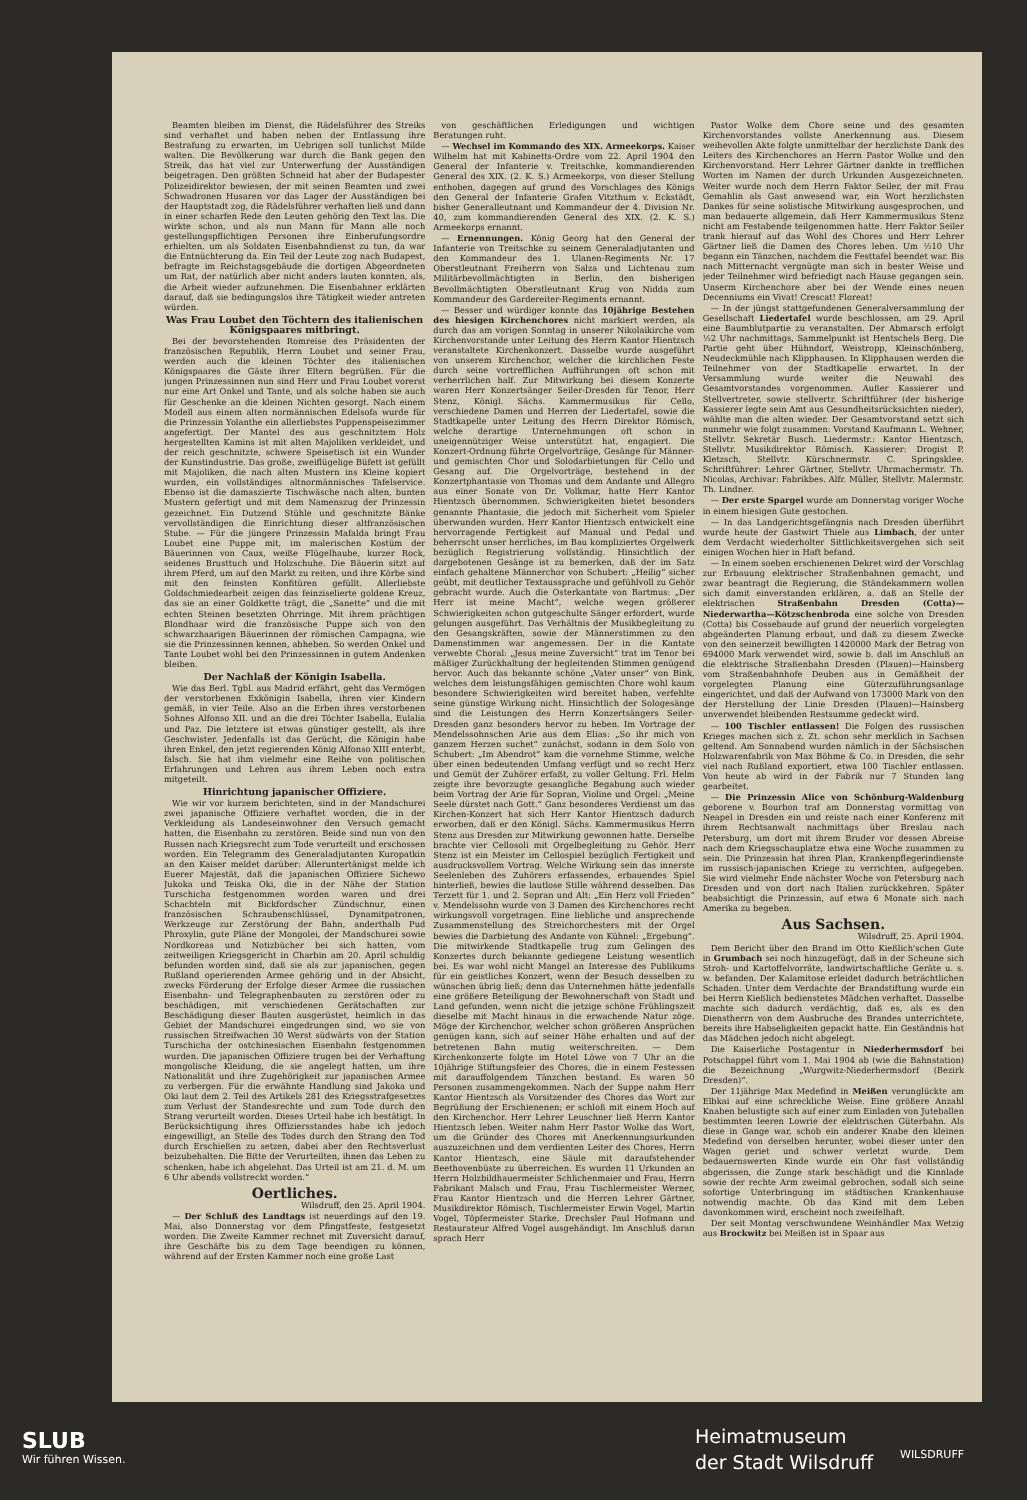Beamten bleiben im Dienst, die Rädelsführer des Streiks sind verhaftet und haben neben der Entlassung ihre Bestrafung zu erwarten, im Uebrigen soll tunlichst Milde walten. Die Bevölkerung war durch die Bank gegen den Streik, das hat viel zur Unterwerfung der Ausständigen beigetragen. Den größten Schneid hat aber der Budapester Polizeidirektor bewiesen, der mit seinen Beamten und zwei Schwadronen Husaren vor das Lager der Ausständigen bei der Hauptstadt zog, die Rädelsführer verhaften ließ und dann in einer scharfen Rede den Leuten gehörig den Text las. Die wirkte schon, und als nun Mann für Mann alle noch gestellungspflichtigen Personen ihre Einberufungsordre erhielten, um als Soldaten Eisenbahndienst zu tun, da war die Entnüchterung da. Ein Teil der Leute zog nach Budapest, befragte im Reichstagsgebäude die dortigen Abgeordneten um Rat, der natürlich aber nicht anders lauten konnten, als, die Arbeit wieder aufzunehmen. Die Eisenbahner erklärten darauf, daß sie bedingungslos ihre Tätigkeit wieder antreten würden.
Was Frau Loubet den Töchtern des italienischen Königspaares mitbringt.
Bei der bevorstehenden Romreise des Präsidenten der französischen Republik, Herrn Loubet und seiner Frau, werden auch die kleinen Töchter des italienischen Königspaares die Gäste ihrer Eltern begrüßen. Für die jungen Prinzessinnen nun sind Herr und Frau Loubet vorerst nur eine Art Onkel und Tante, und als solche haben sie auch für Geschenke an die kleinen Nichten gesorgt. Nach einem Modell aus einem alten normännischen Edelsofa wurde für die Prinzessin Yolanthe ein allerliebstes Puppenspeisezimmer angefertigt. Der Mantel des aus geschnitztem Holz hergestellten Kamins ist mit alten Majoliken verkleidet, und der reich geschnitzte, schwere Speisetisch ist ein Wunder der Kunstindustrie. Das große, zweiflügelige Büfett ist gefüllt mit Majoliken, die nach alten Mustern ins Kleine kopiert wurden, ein vollständiges altnormännisches Tafelservice. Ebenso ist die damaszierte Tischwäsche nach alten, bunten Mustern gefertigt und mit dem Namenszug der Prinzessin gezeichnet. Ein Dutzend Stühle und geschnitzte Bänke vervollständigen die Einrichtung dieser altfranzösischen Stube. — Für die jüngere Prinzessin Mafalda bringt Frau Loubet eine Puppe mit, im malerischen Kostüm der Bäuerinnen von Caux, weiße Flügelhaube, kurzer Rock, seidenes Brusttuch und Holzschuhe. Die Bäuerin sitzt auf ihrem Pferd, um auf den Markt zu reiten, und ihre Körbe sind mit den feinsten Konfitüren gefüllt. Allerliebste Goldschmiedearbeit zeigen das feinziselierte goldene Kreuz, das sie an einer Goldkette trägt, die „Sanette“ und die mit echten Steinen besetzten Ohrringe. Mit ihrem prächtigen Blondhaar wird die französische Puppe sich von den schwarzhaarigen Bäuerinnen der römischen Campagna, wie sie die Prinzessinnen kennen, abheben. So werden Onkel und Tante Loubet wohl bei den Prinzessinnen in gutem Andenken bleiben.
Der Nachlaß der Königin Isabella.
Wie das Berl. Tgbl. aus Madrid erfährt, geht das Vermögen der verstorbenen Exkönigin Isabella, ihren vier Kindern gemäß, in vier Teile. Also an die Erben ihres verstorbenen Sohnes Alfonso XII. und an die drei Töchter Isabella, Eulalia und Paz. Die letztere ist etwas günstiger gestellt, als ihre Geschwister. Jedenfalls ist das Gerücht, die Königin habe ihren Enkel, den jetzt regierenden König Alfonso XIII enterbt, falsch. Sie hat ihm vielmehr eine Reihe von politischen Erfahrungen und Lehren aus ihrem Leben noch extra mitgeteilt.
Hinrichtung japanischer Offiziere.
Wie wir vor kurzem berichteten, sind in der Mandschurei zwei japanische Offiziere verhaftet worden, die in der Verkleidung als Landeseinwohner den Versuch gemacht hatten, die Eisenbahn zu zerstören. Beide sind nun von den Russen nach Kriegsrecht zum Tode verurteilt und erschossen worden. Ein Telegramm des Generaladjutanten Kuropatkin an den Kaiser meldet darüber: Alleruntertänigst melde ich Euerer Majestät, daß die japanischen Offiziere Sichewo Jukoka und Teiska Oki, die in der Nähe der Station Turschicha festgenommen worden waren und drei Schachteln mit Bickfordscher Zündschnur, einen französischen Schraubenschlüssel, Dynamitpatronen, Werkzeuge zur Zerstörung der Bahn, anderthalb Pud Phroxylin, gute Pläne der Mongolei, der Mandschurei sowie Nordkoreas und Notizbücher bei sich hatten, vom zeitweiligen Kriegsgericht in Charbin am 20. April schuldig befunden worden sind, daß sie als zur japanischen, gegen Rußland operierenden Armee gehörig und in der Absicht, zwecks Förderung der Erfolge dieser Armee die russischen Eisenbahn- und Telegraphenbauten zu zerstören oder zu beschädigen, mit verschiedenen Gerätschaften zur Beschädigung dieser Bauten ausgerüstet, heimlich in das Gebiet der Mandschurei eingedrungen sind, wo sie von russischen Streifwachen 30 Werst südwärts von der Station Turschicha der ostchinesischen Eisenbahn festgenommen wurden. Die japanischen Offiziere trugen bei der Verhaftung mongolische Kleidung, die sie angelegt hatten, um ihre Nationalität und ihre Zugehörigkeit zur japanischen Armee zu verbergen. Für die erwähnte Handlung sind Jakoka und Oki laut dem 2. Teil des Artikels 281 des Kriegsstrafgesetzes zum Verlust der Standesrechte und zum Tode durch den Strang verurteilt worden. Dieses Urteil habe ich bestätigt. In Berücksichtigung ihres Offiziersstandes habe ich jedoch eingewilligt, an Stelle des Todes durch den Strang den Tod durch Erschießen zu setzen, dabei aber den Rechtsverlust beizubehalten. Die Bitte der Verurteilten, ihnen das Leben zu schenken, habe ich abgelehnt. Das Urteil ist am 21. d. M. um 6 Uhr abends vollstreckt worden.“
Oertliches.
Wilsdruff, den 25. April 1904.
— Der Schluß des Landtags ist neuerdings auf den 19. Mai, also Donnerstag vor dem Pfingstfeste, festgesetzt worden. Die Zweite Kammer rechnet mit Zuversicht darauf, ihre Geschäfte bis zu dem Tage beendigen zu können, während auf der Ersten Kammer noch eine große Last
von geschäftlichen Erledigungen und wichtigen Beratungen ruht.
— Wechsel im Kommando des XIX. Armeekorps. Kaiser Wilhelm hat mit Kabinetts-Ordre vom 22. April 1904 den General der Infanterie v. Treitschke, kommandierenden General des XIX. (2. K. S.) Armeekorps, von dieser Stellung enthoben, dagegen auf grund des Vorschlages des Königs den General der Infanterie Grafen Vitzthum v. Eckstädt, bisher Generalleutnant und Kommandeur der 4. Division Nr. 40, zum kommandierenden General des XIX. (2. K. S.) Armeekorps ernannt.
— Ernennungen. König Georg hat den General der Infanterie von Treitschke zu seinem Generaladjutanten und den Kommandeur des 1. Ulanen-Regiments Nr. 17 Oberstleutnant Freiherrn von Salza und Lichtenau zum Militärbevollmächtigten in Berlin, den bisherigen Bevollmächtigten Oberstleutnant Krug von Nidda zum Kommandeur des Gardereiter-Regiments ernannt.
— Besser und würdiger konnte das 10jährige Bestehen des hiesigen Kirchenchores nicht markiert werden, als durch das am vorigen Sonntag in unserer Nikolaikirche vom Kirchenvorstande unter Leitung des Herrn Kantor Hientzsch veranstaltete Kirchenkonzert. Dasselbe wurde ausgeführt von unserem Kirchenchor, welcher die kirchlichen Feste durch seine vortrefflichen Aufführungen oft schon mit verherrlichen half. Zur Mitwirkung bei diesem Konzerte waren Herr Konzertsänger Seiler-Dresden für Tenor, Herr Stenz, Königl. Sächs. Kammermusikus für Cello, verschiedene Damen und Herren der Liedertafel, sowie die Stadtkapelle unter Leitung des Herrn Direktor Römisch, welche derartige Unternehmungen oft schon in uneigennütziger Weise unterstützt hat, engagiert. Die Konzert-Ordnung führte Orgelvorträge, Gesänge für Männer- und gemischten Chor und Solodarbietungen für Cello und Gesang auf. Die Orgelvorträge, bestehend in der Konzertphantasie von Thomas und dem Andante und Allegro aus einer Sonate von Dr. Volkmar, hatte Herr Kantor Hientzsch übernommen. Schwierigkeiten bietet besonders genannte Phantasie, die jedoch mit Sicherheit vom Spieler überwunden wurden. Herr Kantor Hientzsch entwickelt eine hervorragende Fertigkeit auf Manual und Pedal und beherrscht unser herrliches, im Bau kompliziertes Orgelwerk bezüglich Registrierung vollständig. Hinsichtlich der dargebotenen Gesänge ist zu bemerken, daß der im Satz einfach gehaltene Männerchor von Schubert: „Heilig“ sicher geübt, mit deutlicher Textaussprache und gefühlvoll zu Gehör gebracht wurde. Auch die Osterkantate von Bartmus: „Der Herr ist meine Macht“, welche wegen größerer Schwierigkeiten schon gutgeschulte Sänger erfordert, wurde gelungen ausgeführt. Das Verhältnis der Musikbegleitung zu den Gesangskräften, sowie der Männerstimmen zu den Damenstimmen war angemessen. Der in die Kantate verwebte Choral: „Jesus meine Zuversicht“ trat im Tenor bei mäßiger Zurückhaltung der begleitenden Stimmen genügend hervor. Auch das bekannte schöne „Vater unser“ von Bink, welches dem leistungsfähigen gemischten Chore wohl kaum besondere Schwierigkeiten wird bereitet haben, verfehlte seine günstige Wirkung nicht. Hinsichtlich der Sologesänge sind die Leistungen des Herrn Konzertsängers Seiler-Dresden ganz besonders hervor zu heben. Im Vortrage der Mendelssohnschen Arie aus dem Elias: „So ihr mich von ganzem Herzen suchet“ zunächst, sodann in dem Solo von Schubert: „Im Abendrot“ kam die vornehme Stimme, welche über einen bedeutenden Umfang verfügt und so recht Herz und Gemüt der Zuhörer erfaßt, zu voller Geltung. Frl. Helm zeigte ihre bevorzugte gesangliche Begabung auch wieder beim Vortrag der Arie für Sopran, Violine und Orgel: „Meine Seele dürstet nach Gott.“ Ganz besonderes Verdienst um das Kirchen-Konzert hat sich Herr Kantor Hientzsch dadurch erworben, daß er den Königl. Sächs. Kammermusikus Herrn Stenz aus Dresden zur Mitwirkung gewonnen hatte. Derselbe brachte vier Cellosoli mit Orgelbegleitung zu Gehör. Herr Stenz ist ein Meister im Cellospiel bezüglich Fertigkeit und ausdrucksvollem Vortrag. Welche Wirkung sein das innerste Seelenleben des Zuhörers erfassendes, erbauendes Spiel hinterließ, bewies die lautlose Stille während desselben. Das Terzett für 1. und 2. Sopran und Alt: „Ein Herz voll Frieden“ v. Mendelssohn wurde von 3 Damen des Kirchenchores recht wirkungsvoll vorgetragen. Eine liebliche und ansprechende Zusammenstellung des Streichorchesters mit der Orgel bewies die Darbietung des Andante von Kühnel: „Ergebung“. Die mitwirkende Stadtkapelle trug zum Gelingen des Konzertes durch bekannte gediegene Leistung wesentlich bei. Es war wohl nicht Mangel an Interesse des Publikums für ein geistliches Konzert, wenn der Besuch desselben zu wünschen übrig ließ; denn das Unternehmen hätte jedenfalls eine größere Beteiligung der Bewohnerschaft von Stadt und Land gefunden, wenn nicht die jetzige schöne Frühlingszeit dieselbe mit Macht hinaus in die erwachende Natur zöge. Möge der Kirchenchor, welcher schon größeren Ansprüchen genügen kann, sich auf seiner Höhe erhalten und auf der betretenen Bahn mutig weiterschreiten. — Dem Kirchenkonzerte folgte im Hotel Löwe von 7 Uhr an die 10jährige Stiftungsfeier des Chores, die in einem Festessen mit darauffolgendem Tänzchen bestand. Es waren 50 Personen zusammengekommen. Nach der Suppe nahm Herr Kantor Hientzsch als Vorsitzender des Chores das Wort zur Begrüßung der Erschienenen; er schloß mit einem Hoch auf den Kirchenchor. Herr Lehrer Leuschner ließ Herrn Kantor Hientzsch leben. Weiter nahm Herr Pastor Wolke das Wort, um die Gründer des Chores mit Anerkennungsurkunden auszuzeichnen und dem verdienten Leiter des Chores, Herrn Kantor Hientzsch, eine Säule mit daraufstehender Beethovenbüste zu überreichen. Es wurden 11 Urkunden an Herrn Holzbildhauermeister Schlichenmaier und Frau, Herrn Fabrikant Malsch und Frau, Frau Tischlermeister Werner, Frau Kantor Hientzsch und die Herren Lehrer Gärtner, Musikdirektor Römisch, Tischlermeister Erwin Vogel, Martin Vogel, Töpfermeister Starke, Drechsler Paul Hofmann und Restaurateur Alfred Vogel ausgehändigt. Im Anschluß daran sprach Herr
Pastor Wolke dem Chore seine und des gesamten Kirchenvorstandes vollste Anerkennung aus. Diesem weihevollen Akte folgte unmittelbar der herzlichste Dank des Leiters des Kirchenchores an Herrn Pastor Wolke und den Kirchenvorstand. Herr Lehrer Gärtner dankte in trefflichen Worten im Namen der durch Urkunden Ausgezeichneten. Weiter wurde noch dem Herrn Faktor Seiler, der mit Frau Gemahlin als Gast anwesend war, ein Wort herzlichsten Dankes für seine solistische Mitwirkung ausgesprochen, und man bedauerte allgemein, daß Herr Kammermusikus Stenz nicht am Festabende teilgenommen hatte. Herr Faktor Seiler trank hierauf auf das Wohl des Chores und Herr Lehrer Gärtner ließ die Damen des Chores leben. Um ½10 Uhr begann ein Tänzchen, nachdem die Festtafel beendet war. Bis nach Mitternacht vergnügte man sich in bester Weise und jeder Teilnehmer wird befriedigt nach Hause gegangen sein. Unserm Kirchenchore aber bei der Wende eines neuen Decenniums ein Vivat! Crescat! Floreat!
— In der jüngst stattgefundenen Generalversammlung der Gesellschaft Liedertafel wurde beschlossen, am 29. April eine Baumblutpartie zu veranstalten. Der Abmarsch erfolgt ½2 Uhr nachmittags, Sammelpunkt ist Hentschels Berg. Die Partie geht über Hühndorf, Weistropp, Kleinschönberg, Neudeckmühle nach Klipphausen. In Klipphausen werden die Teilnehmer von der Stadtkapelle erwartet. In der Versammlung wurde weiter die Neuwahl des Gesamtvorstandes vorgenommen. Außer Kassierer und Stellvertreter, sowie stellvertr. Schriftführer (der bisherige Kassierer legte sein Amt aus Gesundheitsrücksichten nieder), wählte man die alten wieder. Der Gesamtvorstand setzt sich nunmehr wie folgt zusammen: Vorstand Kaufmann L. Wehner, Stellvtr. Sekretär Busch. Liedermstr.: Kantor Hientzsch, Stellvtr. Musikdirektor Römisch. Kassierer: Drogist P. Kletzsch, Stellvtr. Kürschnermstr. C. Springsklee. Schriftführer: Lehrer Gärtner, Stellvtr. Uhrmachermstr. Th. Nicolas, Archivar: Fabrikbes. Alfr. Müller, Stellvtr. Malermstr. Th. Lindner.
— Der erste Spargel wurde am Donnerstag voriger Woche in einem hiesigen Gute gestochen.
— In das Landgerichtsgefängnis nach Dresden überführt wurde heute der Gastwirt Thiele aus Limbach, der unter dem Verdacht wiederholter Sittlichkeitsvergehen sich seit einigen Wochen hier in Haft befand.
— In einem soeben erschienenen Dekret wird der Vorschlag zur Erbauung elektrischer Straßenbahnen gemacht, und zwar beantragt die Regierung, die Ständekammern wollen sich damit einverstanden erklären, a. daß an Stelle der elektrischen Straßenbahn Dresden (Cotta)—Niederwartha—Kötzschenbroda eine solche von Dresden (Cotta) bis Cossebaude auf grund der neuerlich vorgelegten abgeänderten Planung erbaut, und daß zu diesem Zwecke von den seinerzeit bewilligten 1420000 Mark der Betrag von 694000 Mark verwendet wird, sowie b. daß im Anschluß an die elektrische Straßenbahn Dresden (Plauen)—Hainsberg vom Straßenbahnhofe Deuben aus in Gemäßheit der vorgelegten Planung eine Güterzuführungsanlage eingerichtet, und daß der Aufwand von 173000 Mark von den der Herstellung der Linie Dresden (Plauen)—Hainsberg unverwendet bleibenden Restsumme gedeckt wird.
— 100 Tischler entlassen! Die Folgen des russischen Krieges machen sich z. Zt. schon sehr merklich in Sachsen geltend. Am Sonnabend wurden nämlich in der Sächsischen Holzwarenfabrik von Max Böhme & Co. in Dresden, die sehr viel nach Rußland exportiert, etwa 100 Tischler entlassen. Von heute ab wird in der Fabrik nur 7 Stunden lang gearbeitet.
— Die Prinzessin Alice von Schönburg-Waldenburg geborene v. Bourbon traf am Donnerstag vormittag von Neapel in Dresden ein und reiste nach einer Konferenz mit ihrem Rechtsanwalt nachmittags über Breslau nach Petersburg, um dort mit ihrem Bruder vor dessen Abreise nach dem Kriegsschauplatze etwa eine Woche zusammen zu sein. Die Prinzessin hat ihren Plan, Krankenpflegerindienste im russisch-japanischen Kriege zu verrichten, aufgegeben. Sie wird vielmehr Ende nächster Woche von Petersburg nach Dresden und von dort nach Italien zurückkehren. Später beabsichtigt die Prinzessin, auf etwa 6 Monate sich nach Amerika zu begeben.
Aus Sachsen.
Wilsdruff, 25. April 1904.
Dem Bericht über den Brand im Otto Kießlich'schen Gute in Grumbach sei noch hinzugefügt, daß in der Scheune sich Stroh- und Kartoffelvorräte, landwirtschaftliche Geräte u. s. w. befanden. Der Kalamitose erleidet dadurch beträchtlichen Schaden. Unter dem Verdachte der Brandstiftung wurde ein bei Herrn Kießlich bedienstetes Mädchen verhaftet. Dasselbe machte sich dadurch verdächtig, daß es, als es den Dienstherrn von dem Ausbruche des Brandes unterrichtete, bereits ihre Habseligkeiten gepackt hatte. Ein Geständnis hat das Mädchen jedoch nicht abgelegt.
Die Kaiserliche Postagentur in Niederhermsdorf bei Potschappel führt vom 1. Mai 1904 ab (wie die Bahnstation) die Bezeichnung „Wurgwitz-Niederhermsdorf (Bezirk Dresden)“.
Der 11jährige Max Medefind in Meißen verunglückte am Elbkai auf eine schreckliche Weise. Eine größere Anzahl Knaben belustigte sich auf einer zum Einladen von Juteballen bestimmten leeren Lowrie der elektrischen Güterbahn. Als diese in Gange war, schob ein anderer Knabe den kleinen Medefind von derselben herunter, wobei dieser unter den Wagen geriet und schwer verletzt wurde. Dem bedauernswerten Kinde wurde ein Ohr fast vollständig abgerissen, die Zunge stark beschädigt und die Kinnlade sowie der rechte Arm zweimal gebrochen, sodaß sich seine sofortige Unterbringung im städtischen Krankenhause notwendig machte. Ob das Kind mit dem Leben davonkommen wird, erscheint noch zweifelhaft.
Der seit Montag verschwundene Weinhändler Max Wetzig aus Brockwitz bei Meißen ist in Spaar aus
SLUB
Wir führen Wissen.
Heimatmuseum
der Stadt Wilsdruff
WILSDRUFF